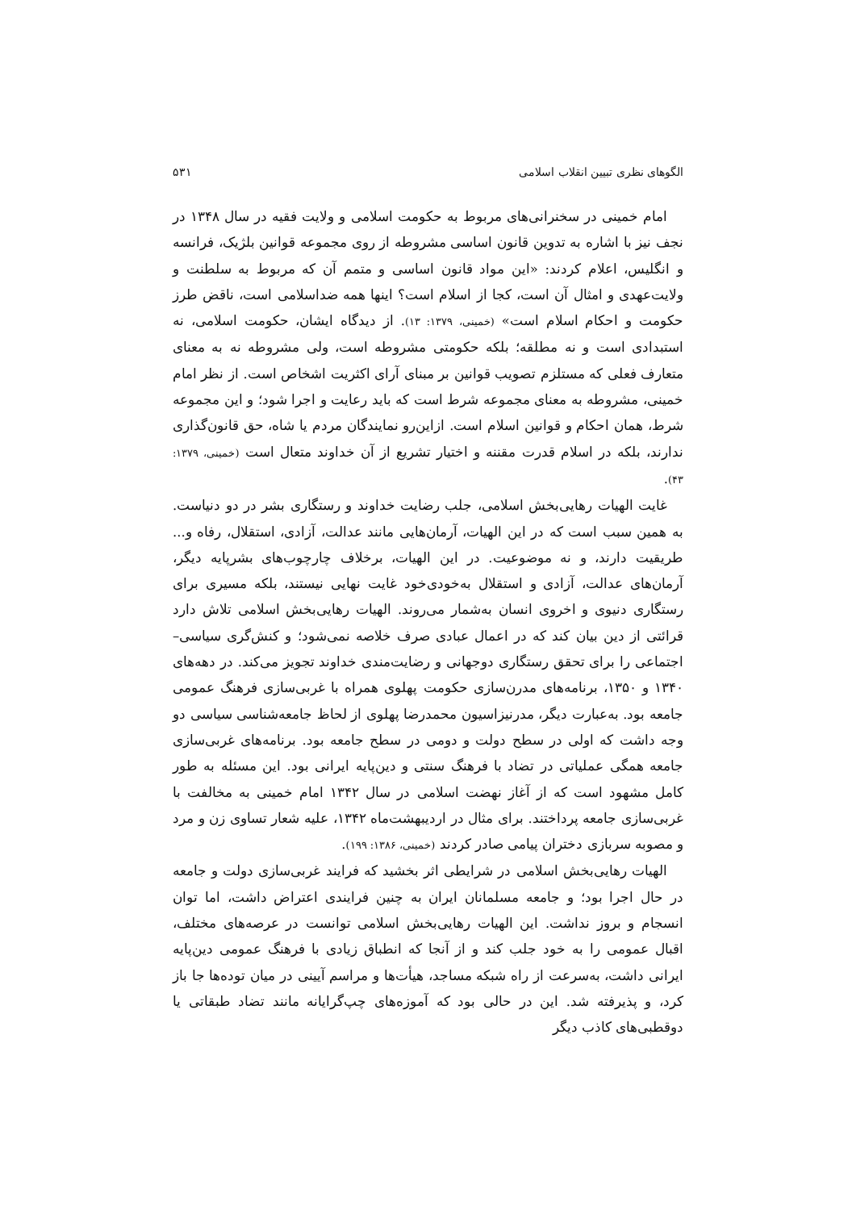الگوهای نظری تبیین انقلاب اسلامی ۵۳۱
امام خمینی در سخنرانی‌های مربوط به حکومت اسلامی و ولایت فقیه در سال ۱۳۴۸ در نجف نیز با اشاره به تدوین قانون اساسی مشروطه از روی مجموعه قوانین بلژیک، فرانسه و انگلیس، اعلام کردند: «این مواد قانون اساسی و متمم آن که مربوط به سلطنت و ولایت‌عهدی و امثال آن است، کجا از اسلام است؟ اینها همه ضداسلامی است، ناقض طرز حکومت و احکام اسلام است» (خمینی، ۱۳۷۹: ۱۳). از دیدگاه ایشان، حکومت اسلامی، نه استبدادی است و نه مطلقه؛ بلکه حکومتی مشروطه است، ولی مشروطه نه به معنای متعارف فعلی که مستلزم تصویب قوانین بر مبنای آرای اکثریت اشخاص است. از نظر امام خمینی، مشروطه به معنای مجموعه شرط است که باید رعایت و اجرا شود؛ و این مجموعه شرط، همان احکام و قوانین اسلام است. ازاین‌رو نمایندگان مردم یا شاه، حق قانون‌گذاری ندارند، بلکه در اسلام قدرت مقننه و اختیار تشریع از آن خداوند متعال است (خمینی، ۱۳۷۹: ۴۳).
غایت الهیات رهایی‌بخش اسلامی، جلب رضایت خداوند و رستگاری بشر در دو دنیاست. به همین سبب است که در این الهیات، آرمان‌هایی مانند عدالت، آزادی، استقلال، رفاه و... طریقیت دارند، و نه موضوعیت. در این الهیات، برخلاف چارچوب‌های بشرپایه دیگر، آرمان‌های عدالت، آزادی و استقلال به‌خودی‌خود غایت نهایی نیستند، بلکه مسیری برای رستگاری دنیوی و اخروی انسان به‌شمار می‌روند. الهیات رهایی‌بخش اسلامی تلاش دارد قرائتی از دین بیان کند که در اعمال عبادی صرف خلاصه نمی‌شود؛ و کنش‌گری سیاسی–اجتماعی را برای تحقق رستگاری دوجهانی و رضایت‌مندی خداوند تجویز می‌کند. در دهه‌های ۱۳۴۰ و ۱۳۵۰، برنامه‌های مدرن‌سازی حکومت پهلوی همراه با غربی‌سازی فرهنگ عمومی جامعه بود. به‌عبارت دیگر، مدرنیزاسیون محمدرضا پهلوی از لحاظ جامعه‌شناسی سیاسی دو وجه داشت که اولی در سطح دولت و دومی در سطح جامعه بود. برنامه‌های غربی‌سازی جامعه همگی عملیاتی در تضاد با فرهنگ سنتی و دین‌پایه ایرانی بود. این مسئله به طور کامل مشهود است که از آغاز نهضت اسلامی در سال ۱۳۴۲ امام خمینی به مخالفت با غربی‌سازی جامعه پرداختند. برای مثال در اردیبهشت‌ماه ۱۳۴۲، علیه شعار تساوی زن و مرد و مصوبه سربازی دختران پیامی صادر کردند (خمینی، ۱۳۸۶: ۱۹۹).
الهیات رهایی‌بخش اسلامی در شرایطی اثر بخشید که فرایند غربی‌سازی دولت و جامعه در حال اجرا بود؛ و جامعه مسلمانان ایران به چنین فرایندی اعتراض داشت، اما توان انسجام و بروز نداشت. این الهیات رهایی‌بخش اسلامی توانست در عرصه‌های مختلف، اقبال عمومی را به خود جلب کند و از آنجا که انطباق زیادی با فرهنگ عمومی دین‌پایه ایرانی داشت، به‌سرعت از راه شبکه مساجد، هیأت‌ها و مراسم آیینی در میان توده‌ها جا باز کرد، و پذیرفته شد. این در حالی بود که آموزه‌های چپ‌گرایانه مانند تضاد طبقاتی یا دوقطبی‌های کاذب دیگر